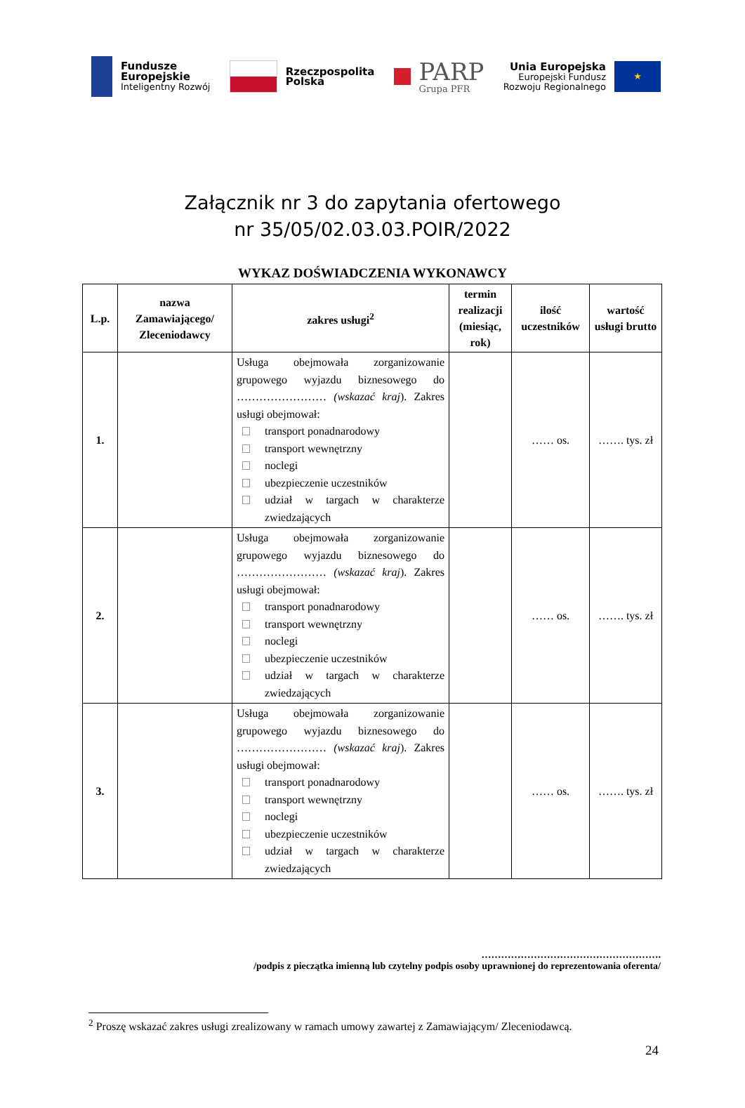Fundusze
Europejskie
Inteligentny Rozwój
Rzeczpospolita
Polska
PARP
Grupa PFR
Unia Europejska
Europejski Fundusz
Rozwoju Regionalnego
★
Załącznik nr 3 do zapytania ofertowego
nr 35/05/02.03.03.POIR/2022
WYKAZ DOŚWIADCZENIA WYKONAWCY
| L.p. | nazwa Zamawiającego/ Zleceniodawcy | zakres usługi<sup>2</sup> | termin realizacji (miesiąc, rok) | ilość uczestników | wartość usługi brutto |
| --- | --- | --- | --- | --- | --- |
| 1. | | Usługa obejmowała zorganizowanie grupowego wyjazdu biznesowego do …………………… (wskazać kraj ). Zakres usługi obejmował: transport ponadnarodowy transport wewnętrzny noclegi ubezpieczenie uczestników udział w targach w charakterze zwiedzających | | …… os. | ……. tys. zł |
| 2. | | Usługa obejmowała zorganizowanie grupowego wyjazdu biznesowego do …………………… (wskazać kraj ). Zakres usługi obejmował: transport ponadnarodowy transport wewnętrzny noclegi ubezpieczenie uczestników udział w targach w charakterze zwiedzających | | …… os. | ……. tys. zł |
| 3. | | Usługa obejmowała zorganizowanie grupowego wyjazdu biznesowego do …………………… (wskazać kraj ). Zakres usługi obejmował: transport ponadnarodowy transport wewnętrzny noclegi ubezpieczenie uczestników udział w targach w charakterze zwiedzających | | …… os. | ……. tys. zł |
……………………………………………….
/podpis z pieczątka imienną lub czytelny podpis osoby uprawnionej do reprezentowania oferenta/
<sup>2</sup> Proszę wskazać zakres usługi zrealizowany w ramach umowy zawartej z Zamawiającym/ Zleceniodawcą.
24